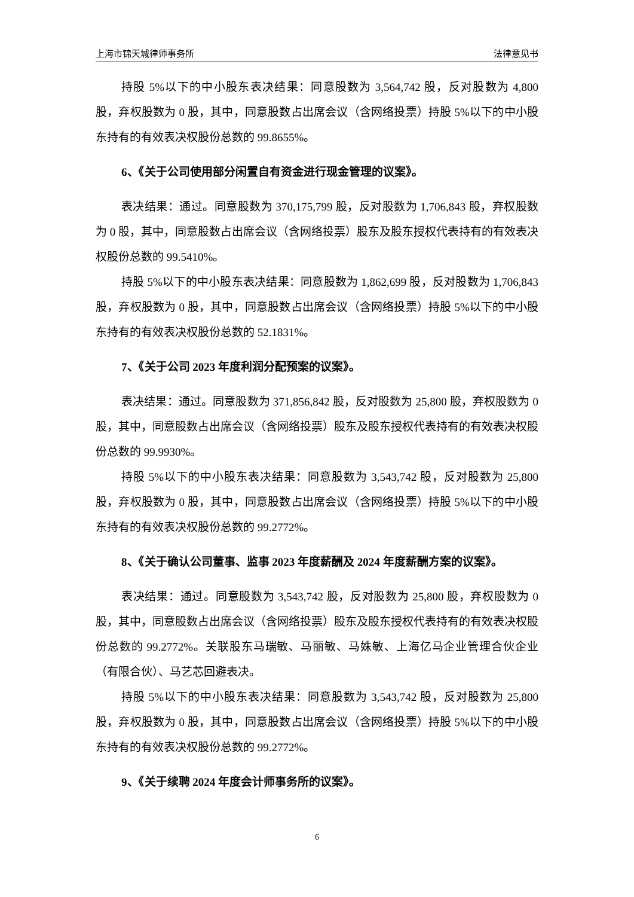上海市锦天城律师事务所 法律意见书
持股 5%以下的中小股东表决结果：同意股数为 3,564,742 股，反对股数为 4,800 股，弃权股数为 0 股，其中，同意股数占出席会议（含网络投票）持股 5%以下的中小股东持有的有效表决权股份总数的 99.8655%。
6、《关于公司使用部分闲置自有资金进行现金管理的议案》。
表决结果：通过。同意股数为 370,175,799 股，反对股数为 1,706,843 股，弃权股数为 0 股，其中，同意股数占出席会议（含网络投票）股东及股东授权代表持有的有效表决权股份总数的 99.5410%。
持股 5%以下的中小股东表决结果：同意股数为 1,862,699 股，反对股数为 1,706,843 股，弃权股数为 0 股，其中，同意股数占出席会议（含网络投票）持股 5%以下的中小股东持有的有效表决权股份总数的 52.1831%。
7、《关于公司 2023 年度利润分配预案的议案》。
表决结果：通过。同意股数为 371,856,842 股，反对股数为 25,800 股，弃权股数为 0 股，其中，同意股数占出席会议（含网络投票）股东及股东授权代表持有的有效表决权股份总数的 99.9930%。
持股 5%以下的中小股东表决结果：同意股数为 3,543,742 股，反对股数为 25,800 股，弃权股数为 0 股，其中，同意股数占出席会议（含网络投票）持股 5%以下的中小股东持有的有效表决权股份总数的 99.2772%。
8、《关于确认公司董事、监事 2023 年度薪酬及 2024 年度薪酬方案的议案》。
表决结果：通过。同意股数为 3,543,742 股，反对股数为 25,800 股，弃权股数为 0 股，其中，同意股数占出席会议（含网络投票）股东及股东授权代表持有的有效表决权股份总数的 99.2772%。关联股东马瑞敏、马丽敏、马姝敏、上海亿马企业管理合伙企业（有限合伙）、马艺芯回避表决。
持股 5%以下的中小股东表决结果：同意股数为 3,543,742 股，反对股数为 25,800 股，弃权股数为 0 股，其中，同意股数占出席会议（含网络投票）持股 5%以下的中小股东持有的有效表决权股份总数的 99.2772%。
9、《关于续聘 2024 年度会计师事务所的议案》。
6